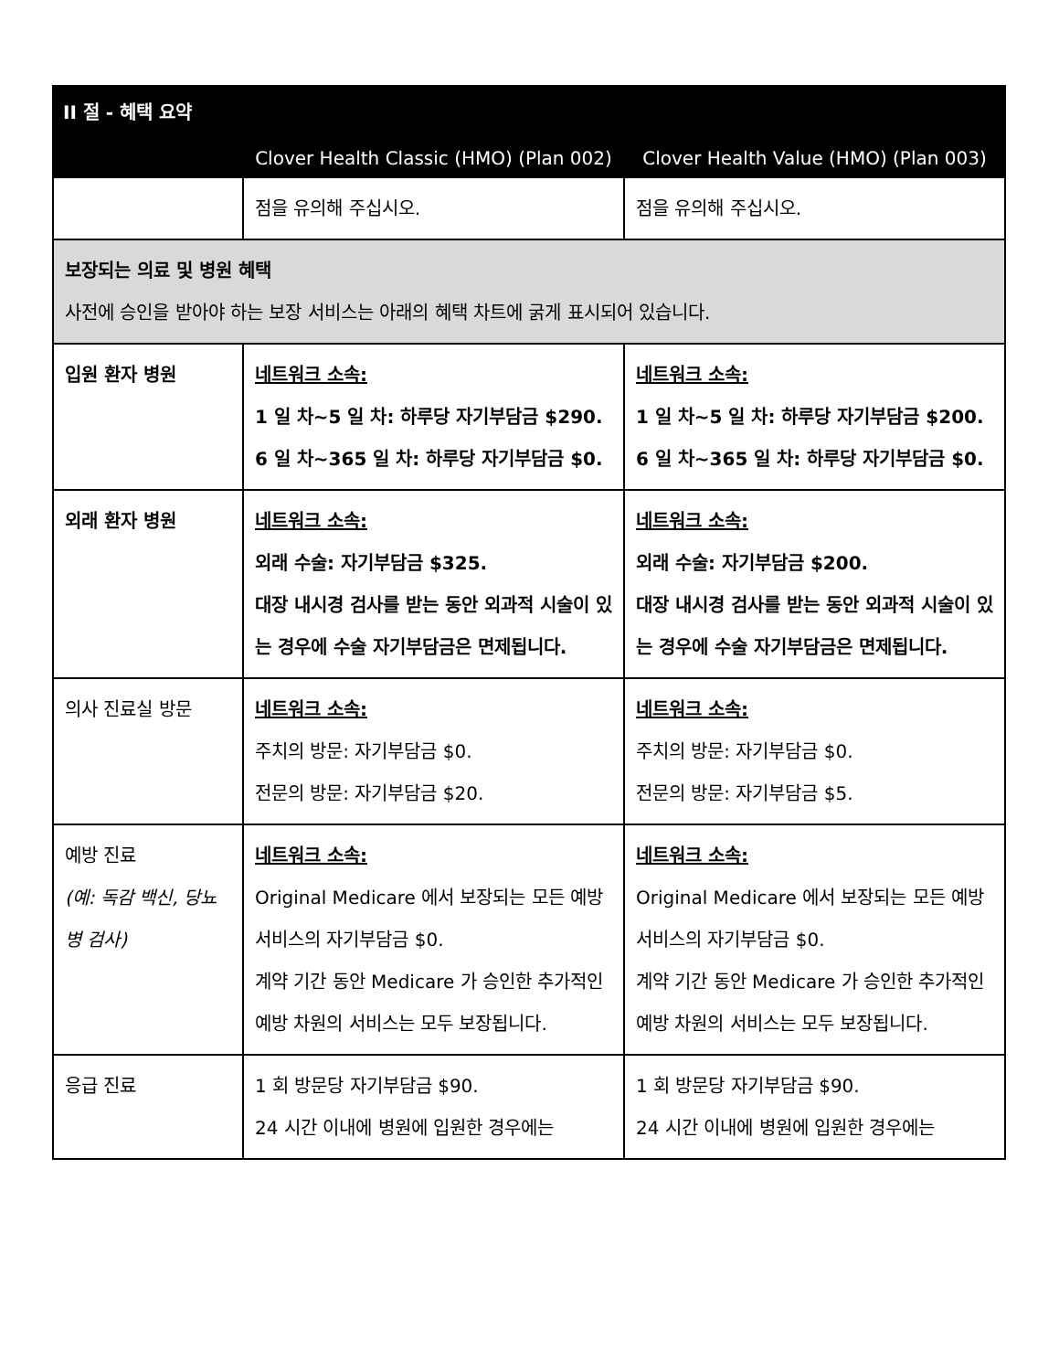| II 절 - 혜택 요약 | | |
| --- | --- | --- |
| | Clover Health Classic (HMO) (Plan 002) | Clover Health Value (HMO) (Plan 003) |
| | 점을 유의해 주십시오. | 점을 유의해 주십시오. |
| 보장되는 의료 및 병원 혜택 사전에 승인을 받아야 하는 보장 서비스는 아래의 혜택 차트에 굵게 표시되어 있습니다. | | |
| 입원 환자 병원 | 네트워크 소속: 1 일 차~5 일 차: 하루당 자기부담금 $290. 6 일 차~365 일 차: 하루당 자기부담금 $0. | 네트워크 소속: 1 일 차~5 일 차: 하루당 자기부담금 $200. 6 일 차~365 일 차: 하루당 자기부담금 $0. |
| 외래 환자 병원 | 네트워크 소속: 외래 수술: 자기부담금 $325. 대장 내시경 검사를 받는 동안 외과적 시술이 있는 경우에 수술 자기부담금은 면제됩니다. | 네트워크 소속: 외래 수술: 자기부담금 $200. 대장 내시경 검사를 받는 동안 외과적 시술이 있는 경우에 수술 자기부담금은 면제됩니다. |
| 의사 진료실 방문 | 네트워크 소속: 주치의 방문: 자기부담금 $0. 전문의 방문: 자기부담금 $20. | 네트워크 소속: 주치의 방문: 자기부담금 $0. 전문의 방문: 자기부담금 $5. |
| 예방 진료 (예: 독감 백신, 당뇨병 검사) | 네트워크 소속: Original Medicare 에서 보장되는 모든 예방 서비스의 자기부담금 $0. 계약 기간 동안 Medicare 가 승인한 추가적인 예방 차원의 서비스는 모두 보장됩니다. | 네트워크 소속: Original Medicare 에서 보장되는 모든 예방 서비스의 자기부담금 $0. 계약 기간 동안 Medicare 가 승인한 추가적인 예방 차원의 서비스는 모두 보장됩니다. |
| 응급 진료 | 1 회 방문당 자기부담금 $90. 24 시간 이내에 병원에 입원한 경우에는 | 1 회 방문당 자기부담금 $90. 24 시간 이내에 병원에 입원한 경우에는 |